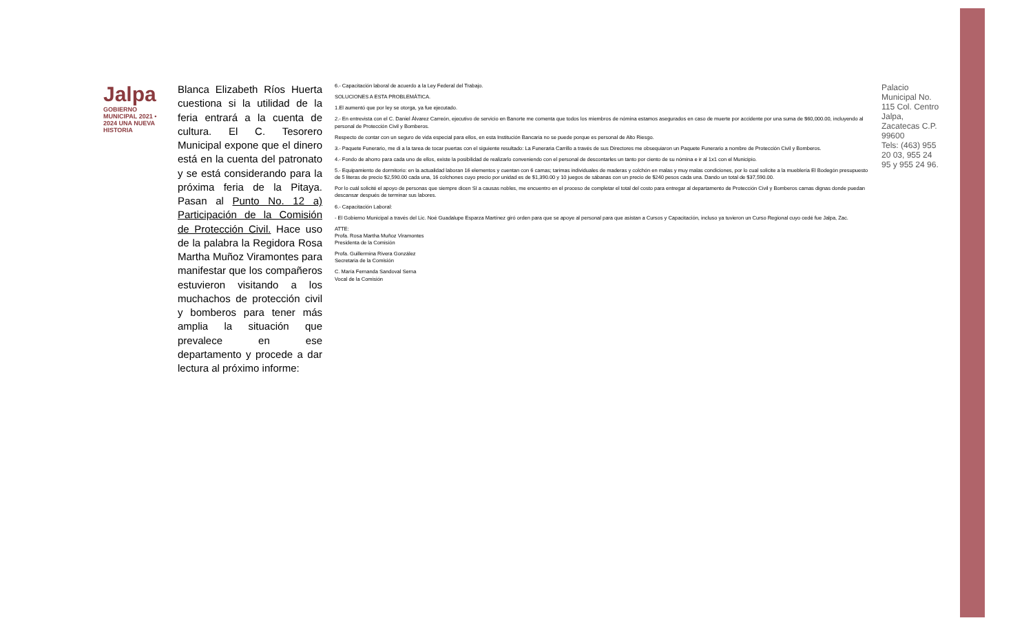Jalpa
GOBIERNO MUNICIPAL 2021 • 2024 UNA NUEVA HISTORIA
Blanca Elizabeth Ríos Huerta cuestiona si la utilidad de la feria entrará a la cuenta de cultura. El C. Tesorero Municipal expone que el dinero está en la cuenta del patronato y se está considerando para la próxima feria de la Pitaya. Pasan al Punto No. 12 a) Participación de la Comisión de Protección Civil. Hace uso de la palabra la Regidora Rosa Martha Muñoz Viramontes para manifestar que los compañeros estuvieron visitando a los muchachos de protección civil y bomberos para tener más amplia la situación que prevalece en ese departamento y procede a dar lectura al próximo informe:
6.- Capacitación laboral de acuerdo a la Ley Federal del Trabajo.
SOLUCIONES A ESTA PROBLEMÁTICA.
1.El aumentó que por ley se otorga, ya fue ejecutado.
2.- En entrevista con el C. Daniel Álvarez Carreón, ejecutivo de servicio en Banorte me comenta que todos los miembros de nómina estamos asegurados en caso de muerte por accidente por una suma de $60,000.00, incluyendo al personal de Protección Civil y Bomberos.
Respecto de contar con un seguro de vida especial para ellos, en esta Institución Bancaria no se puede porque es personal de Alto Riesgo.
3.- Paquete Funerario, me di a la tarea de tocar puertas con el siguiente resultado: La Funeraria Carrillo a través de sus Directores me obsequiaron un Paquete Funerario a nombre de Protección Civil y Bomberos.
4.- Fondo de ahorro para cada uno de ellos, existe la posibilidad de realizarlo conveniendo con el personal de descontarles un tanto por ciento de su nómina e ir al 1x1 con el Municipio.
5.- Equipamiento de dormitorio: en la actualidad laboran 16 elementos y cuentan con 6 camas; tarimas individuales de maderas y colchón en malas y muy malas condiciones, por lo cual solicite a la mueblería El Bodegón presupuesto de 5 literas de precio $2,590.00 cada una, 16 colchones cuyo precio por unidad es de $1,390.00 y 10 juegos de sábanas con un precio de $240 pesos cada una. Dando un total de $37,590.00.
Por lo cuál solicité el apoyo de personas que siempre dicen SI a causas nobles, me encuentro en el proceso de completar el total del costo para entregar al departamento de Protección Civil y Bomberos camas dignas donde puedan descansar después de terminar sus labores.
6.- Capacitación Laboral:
- El Gobierno Municipal a través del Lic. Noé Guadalupe Esparza Martínez giró orden para que se apoye al personal para que asistan a Cursos y Capacitación, incluso ya tuvieron un Curso Regional cuyo cedé fue Jalpa, Zac.
ATTE:
Profa. Rosa Martha Muñoz Viramontes
Presidenta de la Comisión
Profa. Guillermina Rivera González
Secretaria de la Comisión
C. María Fernanda Sandoval Serna
Vocal de la Comisión
Palacio Municipal No. 115 Col. Centro
Jalpa, Zacatecas C.P. 99600
Tels: (463) 955 20 03, 955 24 95 y 955 24 96.